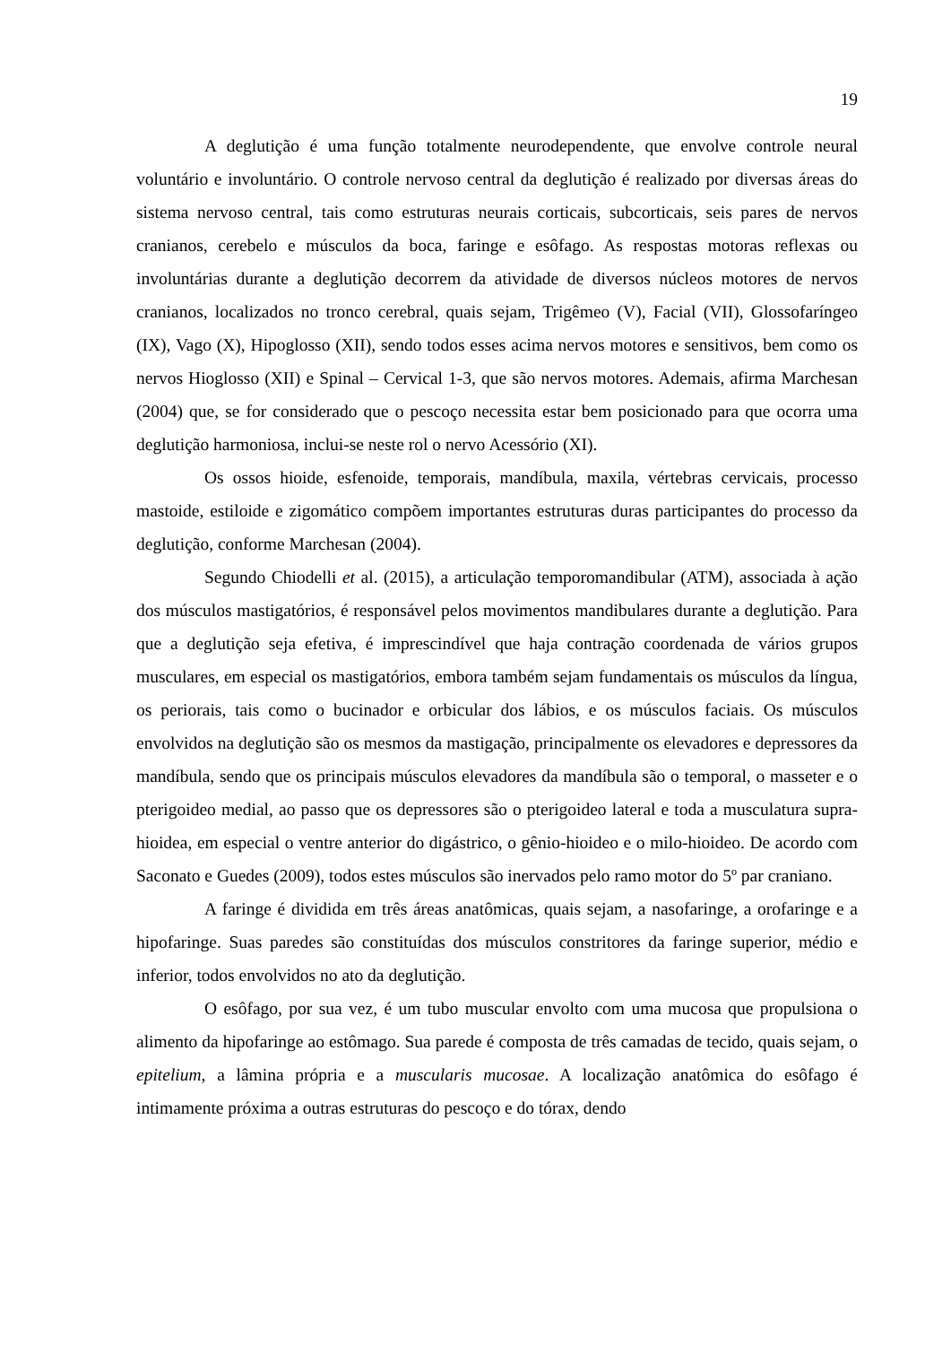19
A deglutição é uma função totalmente neurodependente, que envolve controle neural voluntário e involuntário. O controle nervoso central da deglutição é realizado por diversas áreas do sistema nervoso central, tais como estruturas neurais corticais, subcorticais, seis pares de nervos cranianos, cerebelo e músculos da boca, faringe e esôfago. As respostas motoras reflexas ou involuntárias durante a deglutição decorrem da atividade de diversos núcleos motores de nervos cranianos, localizados no tronco cerebral, quais sejam, Trigêmeo (V), Facial (VII), Glossofaríngeo (IX), Vago (X), Hipoglosso (XII), sendo todos esses acima nervos motores e sensitivos, bem como os nervos Hioglosso (XII) e Spinal – Cervical 1-3, que são nervos motores. Ademais, afirma Marchesan (2004) que, se for considerado que o pescoço necessita estar bem posicionado para que ocorra uma deglutição harmoniosa, inclui-se neste rol o nervo Acessório (XI).
Os ossos hioide, esfenoide, temporais, mandíbula, maxila, vértebras cervicais, processo mastoide, estiloide e zigomático compõem importantes estruturas duras participantes do processo da deglutição, conforme Marchesan (2004).
Segundo Chiodelli et al. (2015), a articulação temporomandibular (ATM), associada à ação dos músculos mastigatórios, é responsável pelos movimentos mandibulares durante a deglutição. Para que a deglutição seja efetiva, é imprescindível que haja contração coordenada de vários grupos musculares, em especial os mastigatórios, embora também sejam fundamentais os músculos da língua, os periorais, tais como o bucinador e orbicular dos lábios, e os músculos faciais. Os músculos envolvidos na deglutição são os mesmos da mastigação, principalmente os elevadores e depressores da mandíbula, sendo que os principais músculos elevadores da mandíbula são o temporal, o masseter e o pterigoideo medial, ao passo que os depressores são o pterigoideo lateral e toda a musculatura supra-hioidea, em especial o ventre anterior do digástrico, o gênio-hioideo e o milo-hioideo. De acordo com Saconato e Guedes (2009), todos estes músculos são inervados pelo ramo motor do 5º par craniano.
A faringe é dividida em três áreas anatômicas, quais sejam, a nasofaringe, a orofaringe e a hipofaringe. Suas paredes são constituídas dos músculos constritores da faringe superior, médio e inferior, todos envolvidos no ato da deglutição.
O esôfago, por sua vez, é um tubo muscular envolto com uma mucosa que propulsiona o alimento da hipofaringe ao estômago. Sua parede é composta de três camadas de tecido, quais sejam, o epitelium, a lâmina própria e a muscularis mucosae. A localização anatômica do esôfago é intimamente próxima a outras estruturas do pescoço e do tórax, dendo